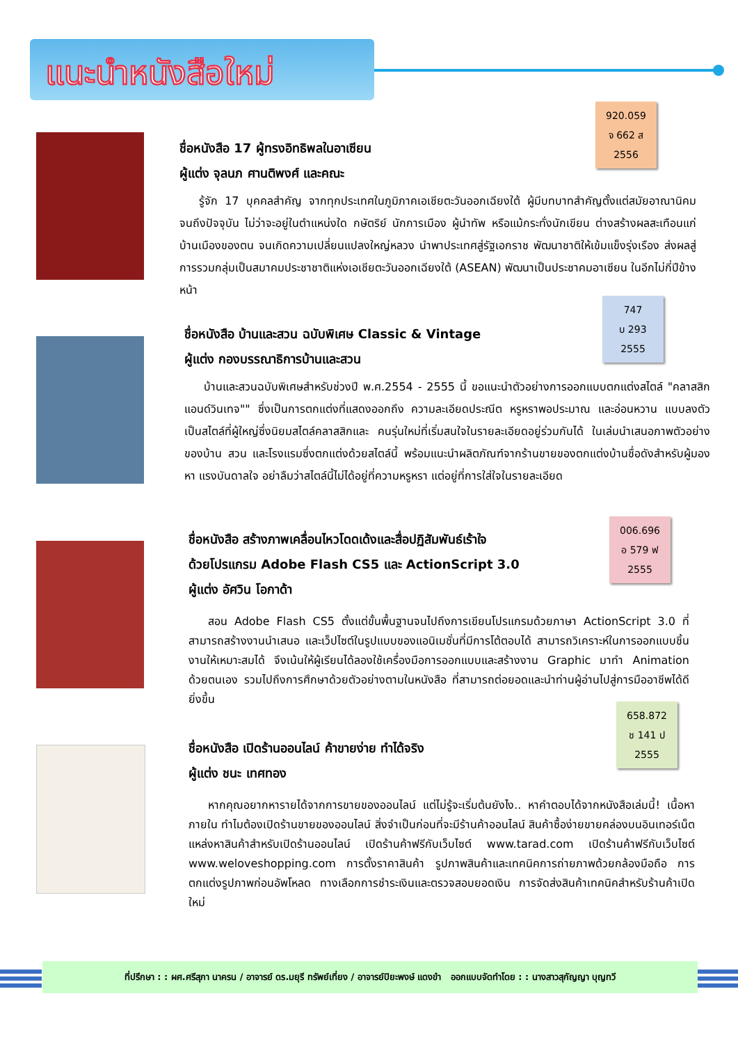แนะนำหนังสือใหม่
920.059
จ 662 ส
2556
ชื่อหนังสือ 17 ผู้ทรงอิทธิพลในอาเซียน
ผู้แต่ง จุลนภ ศานติพงศ์ และคณะ
รู้จัก 17 บุคคลสำคัญ จากทุกประเทศในภูมิภาคเอเชียตะวันออกเฉียงใต้ ผู้มีบทบาทสำคัญตั้งแต่สมัยอาณานิคมจนถึงปัจจุบัน ไม่ว่าจะอยู่ในตำแหน่งใด กษัตริย์ นักการเมือง ผู้นำทัพ หรือแม้กระทั่งนักเขียน ต่างสร้างผลสะเทือนแก่บ้านเมืองของตน จนเกิดความเปลี่ยนแปลงใหญ่หลวง นำพาประเทศสู่รัฐเอกราช พัฒนาชาติให้เข้มแข็งรุ่งเรือง ส่งผลสู่การรวมกลุ่มเป็นสมาคมประชาชาติแห่งเอเชียตะวันออกเฉียงใต้ (ASEAN) พัฒนาเป็นประชาคมอาเซียน ในอีกไม่กี่ปีข้างหน้า
747
บ 293
2555
ชื่อหนังสือ บ้านและสวน ฉบับพิเศษ Classic & Vintage
ผู้แต่ง กองบรรณาธิการบ้านและสวน
บ้านและสวนฉบับพิเศษสำหรับช่วงปี พ.ศ.2554 - 2555 นี้ ขอแนะนำตัวอย่างการออกแบบตกแต่งสไตล์ "คลาสสิกแอนด์วินเทจ"" ซึ่งเป็นการตกแต่งที่แสดงออกถึง ความละเอียดประณีต หรูหราพอประมาณ และอ่อนหวาน แบบลงตัว เป็นสไตล์ที่ผู้ใหญ่ซึ่งนิยมสไตล์คลาสสิกและ คนรุ่นใหม่ที่เริ่มสนใจในรายละเอียดอยู่ร่วมกันได้ ในเล่มนำเสนอภาพตัวอย่างของบ้าน สวน และโรงแรมซึ่งตกแต่งด้วยสไตล์นี้ พร้อมแนะนำผลิตภัณฑ์จากร้านขายของตกแต่งบ้านชื่อดังสำหรับผู้มองหา แรงบันดาลใจ อย่าลืมว่าสไตล์นี้ไม่ได้อยู่ที่ความหรูหรา แต่อยู่ที่การใส่ใจในรายละเอียด
006.696
อ 579 ฟ
2555
ชื่อหนังสือ สร้างภาพเคลื่อนไหวโดดเด้งและสื่อปฏิสัมพันธ์เร้าใจ
ด้วยโปรแกรม Adobe Flash CS5 และ ActionScript 3.0
ผู้แต่ง อัศวิน โอกาด้า
สอน Adobe Flash CS5 ตั้งแต่ขั้นพื้นฐานจนไปถึงการเขียนโปรแกรมด้วยภาษา ActionScript 3.0 ที่สามารถสร้างงานนำเสนอ และเว็ปไซต์ในรูปแบบของแอนิเมชั่นที่มีการโต้ตอบได้ สามารถวิเคราะห์ในการออกแบบชิ้นงานให้เหมาะสมได้ จึงเน้นให้ผู้เรียนได้ลองใช้เครื่องมือการออกแบบและสร้างงาน Graphic มาทำ Animation ด้วยตนเอง รวมไปถึงการศึกษาด้วยตัวอย่างตามในหนังสือ ที่สามารถต่อยอดและนำท่านผู้อ่านไปสู่การมืออาชีพได้ดียิ่งขึ้น
658.872
ช 141 ป
2555
ชื่อหนังสือ เปิดร้านออนไลน์ ค้าขายง่าย ทำได้จริง
ผู้แต่ง ชนะ เทศทอง
หากคุณอยากหารายได้จากการขายของออนไลน์ แต่ไม่รู้จะเริ่มต้นยังไง.. หาคำตอบได้จากหนังสือเล่มนี้! เนื้อหาภายใน ทำไมต้องเปิดร้านขายของออนไลน์ สิ่งจำเป็นก่อนที่จะมีร้านค้าออนไลน์ สินค้าซื้อง่ายขายคล่องบนอินเทอร์เน็ต แหล่งหาสินค้าสำหรับเปิดร้านออนไลน์ เปิดร้านค้าฟรีกับเว็บไซต์ www.tarad.com เปิดร้านค้าฟรีกับเว็บไซต์ www.weloveshopping.com การตั้งราคาสินค้า รูปภาพสินค้าและเทคนิคการถ่ายภาพด้วยกล้องมือถือ การตกแต่งรูปภาพก่อนอัพโหลด ทางเลือกการชำระเงินและตรวจสอบยอดเงิน การจัดส่งสินค้าเทคนิคสำหรับร้านค้าเปิดใหม่
ที่ปรึกษา : : ผศ.ศรีสุภา นาครน / อาจารย์ ดร.มยุรี ทรัพย์เที่ยง / อาจารย์ปิยะพงษ์ แดงขำ ออกแบบจัดทำโดย : : นางสาวสุกัญญา บุญทวี